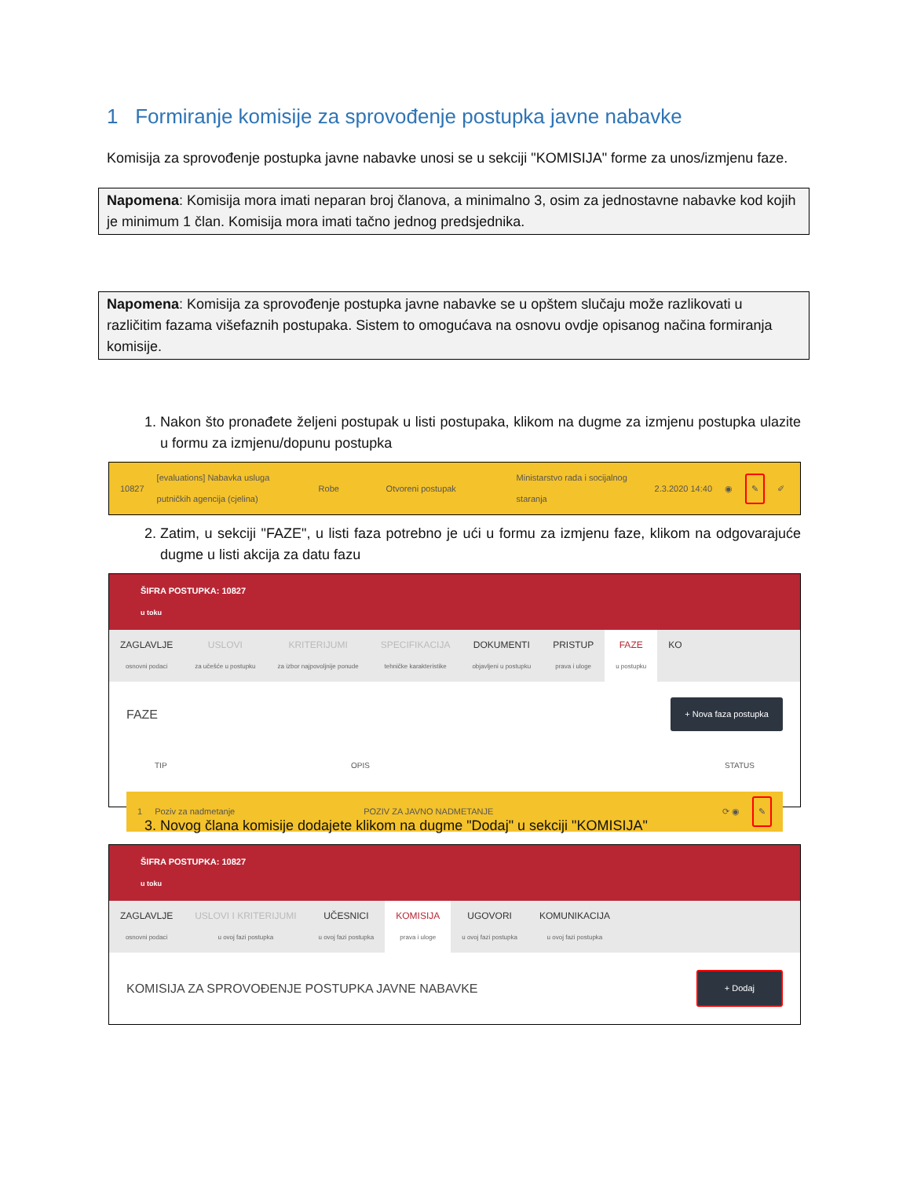1 Formiranje komisije za sprovođenje postupka javne nabavke
Komisija za sprovođenje postupka javne nabavke unosi se u sekciji "KOMISIJA" forme za unos/izmjenu faze.
Napomena: Komisija mora imati neparan broj članova, a minimalno 3, osim za jednostavne nabavke kod kojih je minimum 1 član. Komisija mora imati tačno jednog predsjednika.
Napomena: Komisija za sprovođenje postupka javne nabavke se u opštem slučaju može razlikovati u različitim fazama višefaznih postupaka. Sistem to omogućava na osnovu ovdje opisanog načina formiranja komisije.
1. Nakon što pronađete željeni postupak u listi postupaka, klikom na dugme za izmjenu postupka ulazite u formu za izmjenu/dopunu postupka
10827 [evaluations] Nabavka usluga putničkih agencija (cjelina) Robe Otvoreni postupak Ministarstvo rada i socijalnog staranja 2.3.2020 14:40 ◉ ✎ ✐
2. Zatim, u sekciji "FAZE", u listi faza potrebno je ući u formu za izmjenu faze, klikom na odgovarajuće dugme u listi akcija za datu fazu
ŠIFRA POSTUPKA: 10827
u toku
ZAGLAVLJE
osnovni podaci
USLOVI
za učešće u postupku
KRITERIJUMI
za izbor najpovoljnije ponude
SPECIFIKACIJA
tehničke karakteristike
DOKUMENTI
objavljeni u postupku
PRISTUP
prava i uloge
FAZE
u postupku
KO
FAZE + Nova faza postupka
TIP OPIS STATUS
1 Poziv za nadmetanje POZIV ZA JAVNO NADMETANJE ⟳ ◉ ✎
3. Novog člana komisije dodajete klikom na dugme "Dodaj" u sekciji "KOMISIJA"
ŠIFRA POSTUPKA: 10827
u toku
ZAGLAVLJE
osnovni podaci
USLOVI I KRITERIJUMI
u ovoj fazi postupka
UČESNICI
u ovoj fazi postupka
KOMISIJA
prava i uloge
UGOVORI
u ovoj fazi postupka
KOMUNIKACIJA
u ovoj fazi postupka
KOMISIJA ZA SPROVOĐENJE POSTUPKA JAVNE NABAVKE + Dodaj